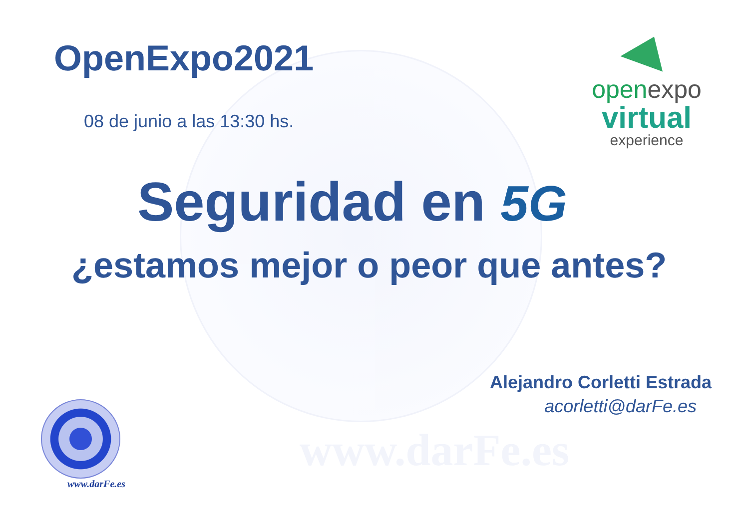OpenExpo2021
08 de junio a las 13:30 hs.
open expo
virtual
experience
Seguridad en 5G
¿estamos mejor o peor que antes?
Alejandro Corletti Estrada
acorletti@darFe.es
www.darFe.es
www.darFe.es